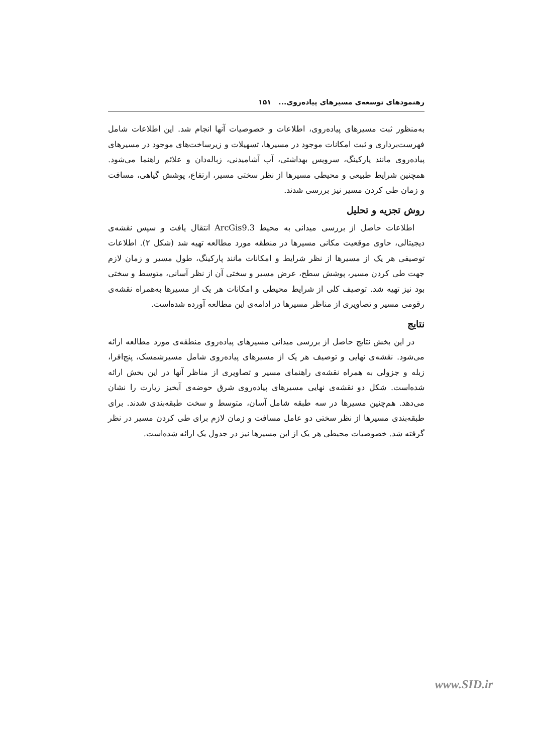رهنمودهای توسعه‌ی مسیرهای پیاده‌روی... ۱۵۱
به‌منظور ثبت مسیرهای پیاده‌روی، اطلاعات و خصوصیات آنها انجام شد. این اطلاعات شامل فهرست‌برداری و ثبت امکانات موجود در مسیرها، تسهیلات و زیرساخت‌های موجود در مسیرهای پیاده‌روی مانند پارکینگ، سرویس بهداشتی، آب آشامیدنی، زباله‌دان و علائم راهنما می‌شود. همچنین شرایط طبیعی و محیطی مسیرها از نظر سختی مسیر، ارتفاع، پوشش گیاهی، مسافت و زمان طی کردن مسیر نیز بررسی شدند.
روش تجزیه و تحلیل
اطلاعات حاصل از بررسی میدانی به محیط ArcGis9.3 انتقال یافت و سپس نقشه‌ی دیجیتالی، حاوی موقعیت مکانی مسیرها در منطقه مورد مطالعه تهیه شد (شکل ۲). اطلاعات توصیفی هر یک از مسیرها از نظر شرایط و امکانات مانند پارکینگ، طول مسیر و زمان لازم جهت طی کردن مسیر، پوشش سطح، عرض مسیر و سختی آن از نظر آسانی، متوسط و سختی بود نیز تهیه شد. توصیف کلی از شرایط محیطی و امکانات هر یک از مسیرها به‌همراه نقشه‌ی رقومی مسیر و تصاویری از مناظر مسیرها در ادامه‌ی این مطالعه آورده شده‌است.
نتایج
در این بخش نتایج حاصل از بررسی میدانی مسیرهای پیاده‌روی منطقه‌ی مورد مطالعه ارائه می‌شود. نقشه‌ی نهایی و توصیف هر یک از مسیرهای پیاده‌روی شامل مسیرشمسک، پنج‌افرا، زبله و جزولی به همراه نقشه‌ی راهنمای مسیر و تصاویری از مناظر آنها در این بخش ارائه شده‌است. شکل دو نقشه‌ی نهایی مسیرهای پیاده‌روی شرق حوضه‌ی آبخیز زیارت را نشان می‌دهد. هم‌چنین مسیرها در سه طبقه شامل آسان، متوسط و سخت طبقه‌بندی شدند. برای طبقه‌بندی مسیرها از نظر سختی دو عامل مسافت و زمان لازم برای طی کردن مسیر در نظر گرفته شد. خصوصیات محیطی هر یک از این مسیرها نیز در جدول یک ارائه شده‌است.
www.SID.ir